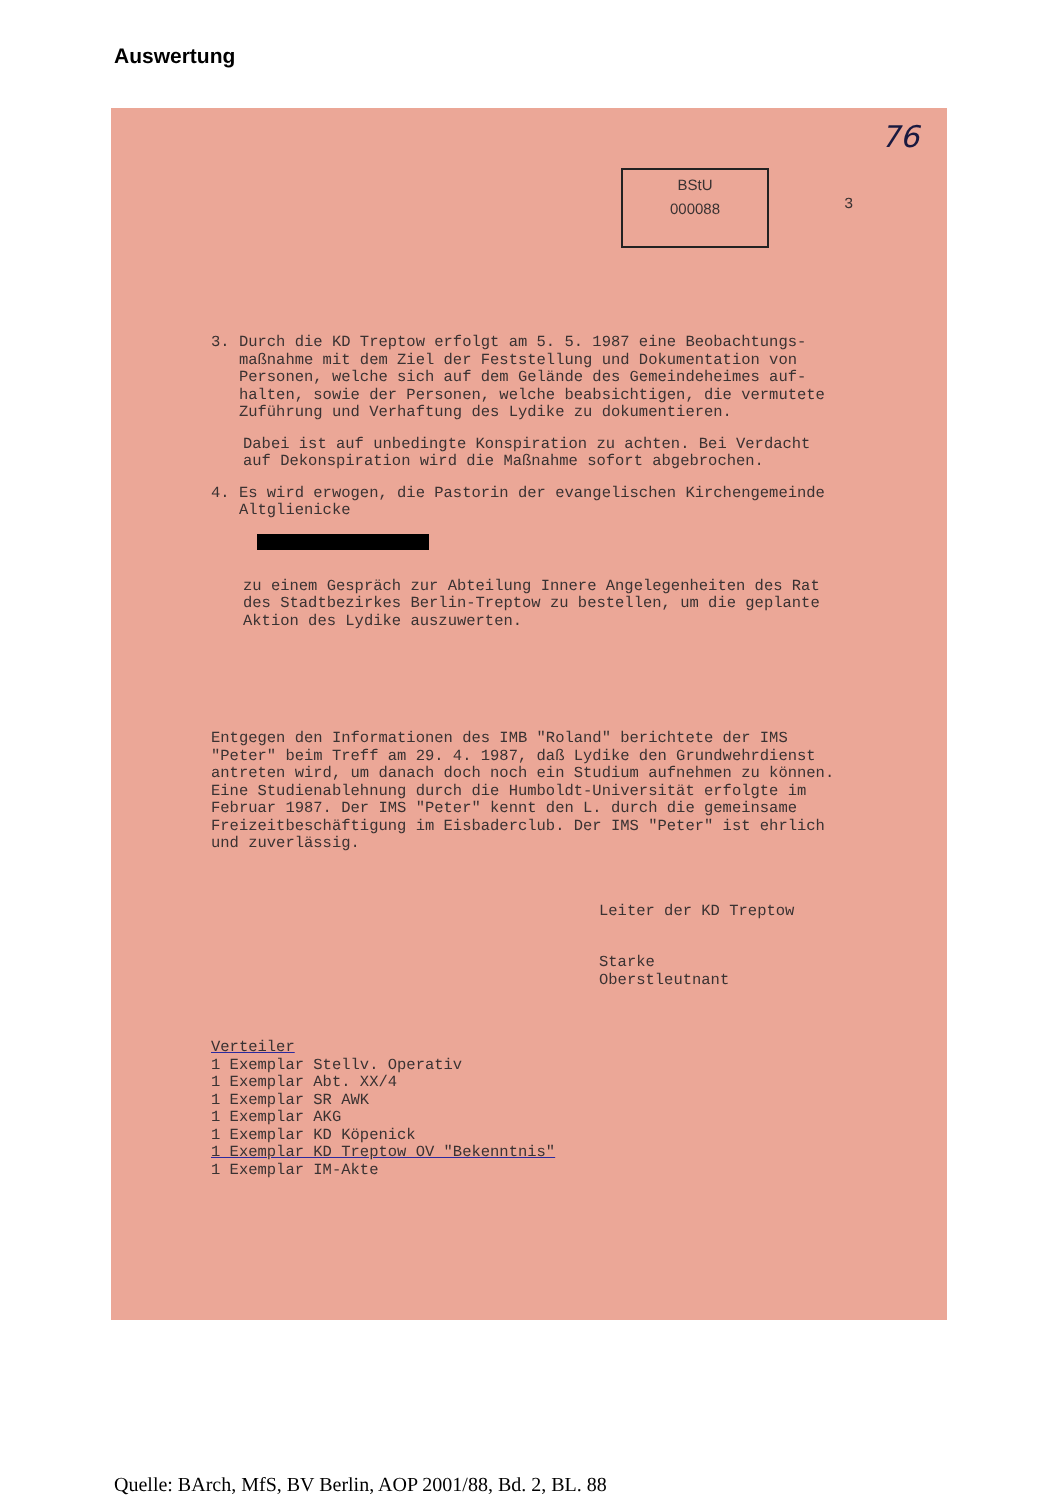Auswertung
76
BStU
000088
3
3. Durch die KD Treptow erfolgt am 5. 5. 1987 eine Beobachtungs-
maßnahme mit dem Ziel der Feststellung und Dokumentation von
Personen, welche sich auf dem Gelände des Gemeindeheimes auf-
halten, sowie der Personen, welche beabsichtigen, die vermutete
Zuführung und Verhaftung des Lydike zu dokumentieren.
Dabei ist auf unbedingte Konspiration zu achten. Bei Verdacht
auf Dekonspiration wird die Maßnahme sofort abgebrochen.
4. Es wird erwogen, die Pastorin der evangelischen Kirchengemeinde
Altglienicke
zu einem Gespräch zur Abteilung Innere Angelegenheiten des Rat
des Stadtbezirkes Berlin-Treptow zu bestellen, um die geplante
Aktion des Lydike auszuwerten.
Entgegen den Informationen des IMB "Roland" berichtete der IMS
"Peter" beim Treff am 29. 4. 1987, daß Lydike den Grundwehrdienst
antreten wird, um danach doch noch ein Studium aufnehmen zu können.
Eine Studienablehnung durch die Humboldt-Universität erfolgte im
Februar 1987. Der IMS "Peter" kennt den L. durch die gemeinsame
Freizeitbeschäftigung im Eisbaderclub. Der IMS "Peter" ist ehrlich
und zuverlässig.
Leiter der KD Treptow
Starke
Oberstleutnant
Verteiler
1 Exemplar Stellv. Operativ
1 Exemplar Abt. XX/4
1 Exemplar SR AWK
1 Exemplar AKG
1 Exemplar KD Köpenick
1 Exemplar KD Treptow OV "Bekenntnis"
1 Exemplar IM-Akte
Quelle: BArch, MfS, BV Berlin, AOP 2001/88, Bd. 2, BL. 88